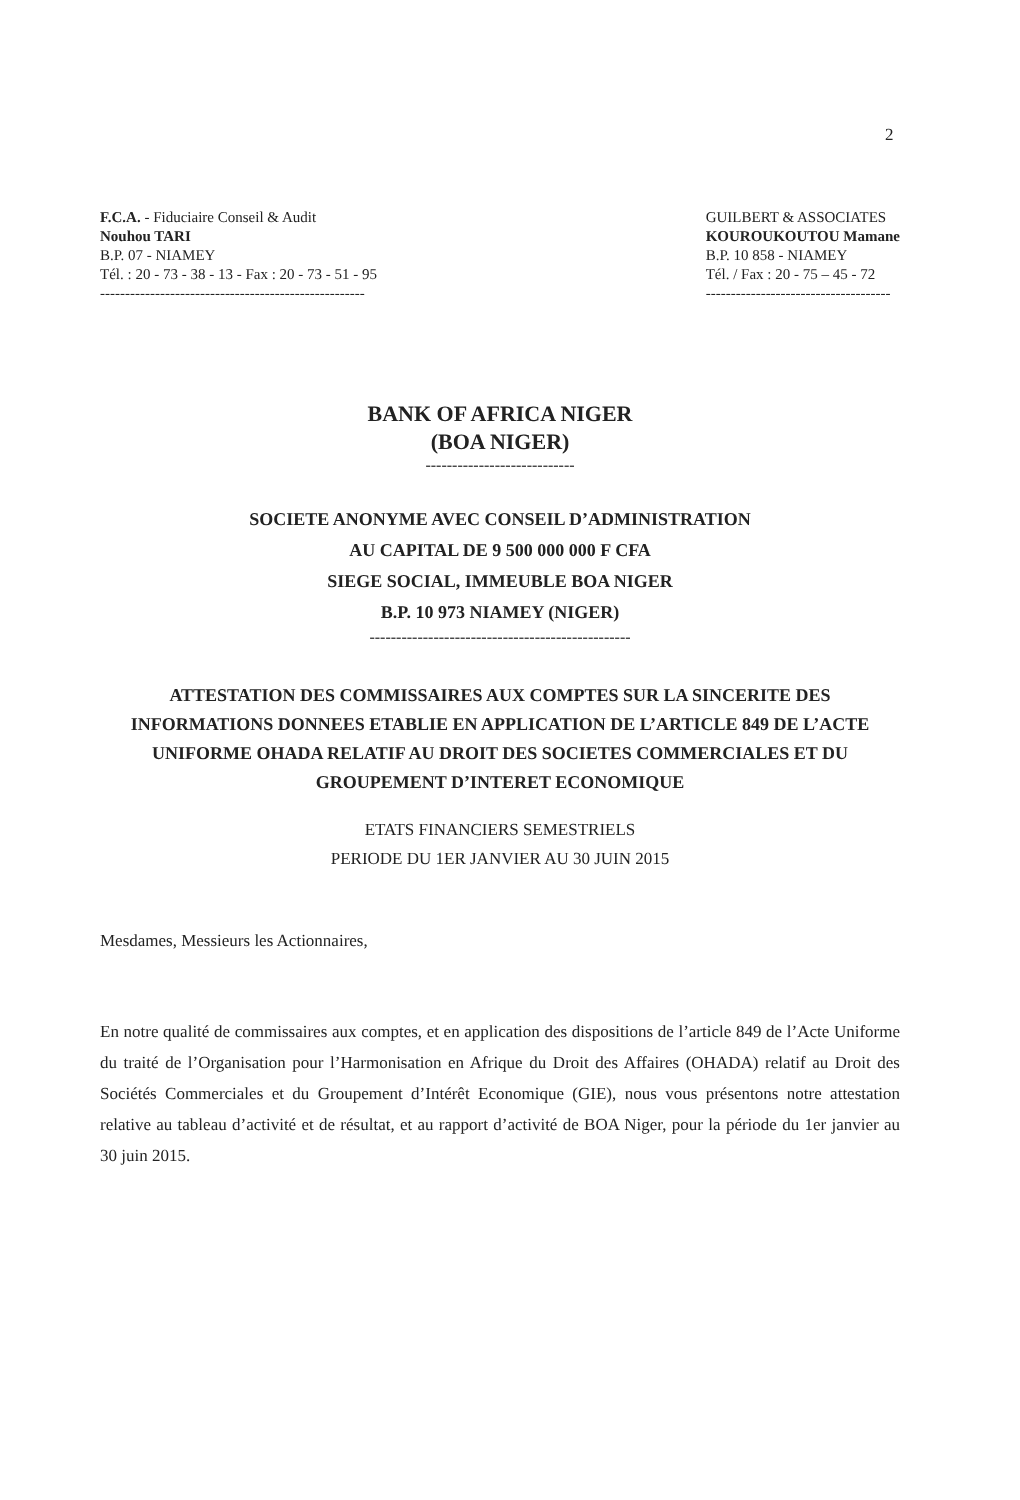2
F.C.A. - Fiduciaire Conseil & Audit
Nouhou TARI
B.P. 07 - NIAMEY
Tél. : 20 - 73 - 38 - 13 - Fax : 20 - 73 - 51 - 95
-----------------------------------------------------
GUILBERT & ASSOCIATES
KOUROUKOUTOU Mamane
B.P. 10 858 - NIAMEY
Tél. / Fax : 20 - 75 – 45 - 72
-------------------------------------
BANK OF AFRICA NIGER
(BOA NIGER)
----------------------------
SOCIETE ANONYME AVEC CONSEIL D’ADMINISTRATION
AU CAPITAL DE 9 500 000 000 F CFA
SIEGE SOCIAL, IMMEUBLE BOA NIGER
B.P. 10 973 NIAMEY (NIGER)
-------------------------------------------------
ATTESTATION DES COMMISSAIRES AUX COMPTES SUR LA SINCERITE DES INFORMATIONS DONNEES ETABLIE EN APPLICATION DE L’ARTICLE 849 DE L’ACTE UNIFORME OHADA RELATIF AU DROIT DES SOCIETES COMMERCIALES ET DU GROUPEMENT D’INTERET ECONOMIQUE
ETATS FINANCIERS SEMESTRIELS
PERIODE DU 1ER JANVIER AU 30 JUIN 2015
Mesdames, Messieurs les Actionnaires,
En notre qualité de commissaires aux comptes, et en application des dispositions de l’article 849 de l’Acte Uniforme du traité de l’Organisation pour l’Harmonisation en Afrique du Droit des Affaires (OHADA) relatif au Droit des Sociétés Commerciales et du Groupement d’Intérêt Economique (GIE), nous vous présentons notre attestation relative au tableau d’activité et de résultat, et au rapport d’activité de BOA Niger, pour la période du 1er janvier au 30 juin 2015.